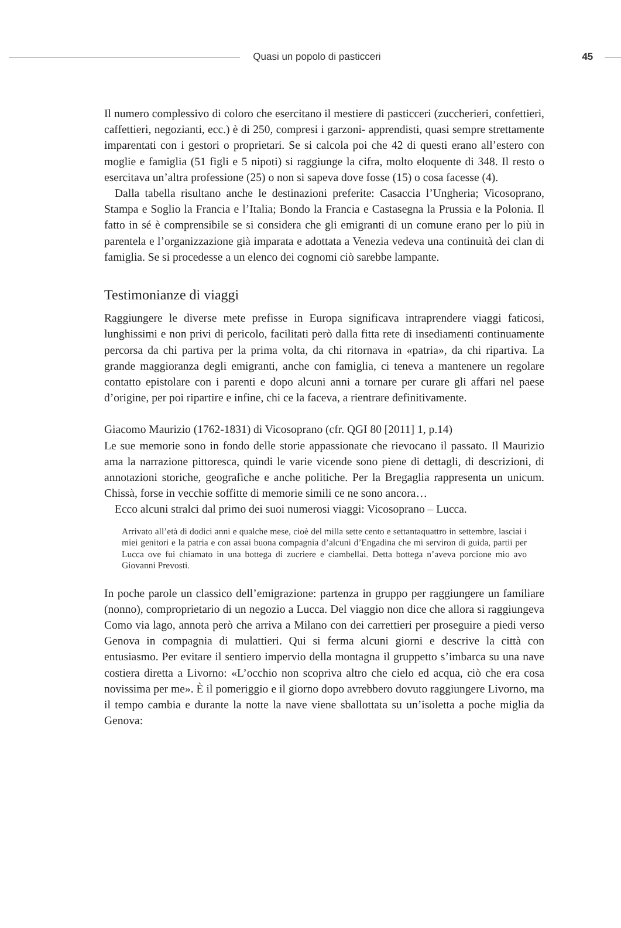Quasi un popolo di pasticceri 45
Il numero complessivo di coloro che esercitano il mestiere di pasticceri (zuccherieri, confettieri, caffettieri, negozianti, ecc.) è di 250, compresi i garzoni- apprendisti, quasi sempre strettamente imparentati con i gestori o proprietari. Se si calcola poi che 42 di questi erano all’estero con moglie e famiglia (51 figli e 5 nipoti) si raggiunge la cifra, molto eloquente di 348. Il resto o esercitava un’altra professione (25) o non si sapeva dove fosse (15) o cosa facesse (4).
Dalla tabella risultano anche le destinazioni preferite: Casaccia l’Ungheria; Vicosoprano, Stampa e Soglio la Francia e l’Italia; Bondo la Francia e Castasegna la Prussia e la Polonia. Il fatto in sé è comprensibile se si considera che gli emigranti di un comune erano per lo più in parentela e l’organizzazione già imparata e adottata a Venezia vedeva una continuità dei clan di famiglia. Se si procedesse a un elenco dei cognomi ciò sarebbe lampante.
Testimonianze di viaggi
Raggiungere le diverse mete prefisse in Europa significava intraprendere viaggi faticosi, lunghissimi e non privi di pericolo, facilitati però dalla fitta rete di insediamenti continuamente percorsa da chi partiva per la prima volta, da chi ritornava in «patria», da chi ripartiva. La grande maggioranza degli emigranti, anche con famiglia, ci teneva a mantenere un regolare contatto epistolare con i parenti e dopo alcuni anni a tornare per curare gli affari nel paese d’origine, per poi ripartire e infine, chi ce la faceva, a rientrare definitivamente.
Giacomo Maurizio (1762-1831) di Vicosoprano (cfr. QGI 80 [2011] 1, p.14)
Le sue memorie sono in fondo delle storie appassionate che rievocano il passato. Il Maurizio ama la narrazione pittoresca, quindi le varie vicende sono piene di dettagli, di descrizioni, di annotazioni storiche, geografiche e anche politiche. Per la Bregaglia rappresenta un unicum. Chissà, forse in vecchie soffitte di memorie simili ce ne sono ancora…
Ecco alcuni stralci dal primo dei suoi numerosi viaggi: Vicosoprano – Lucca.
Arrivato all’età di dodici anni e qualche mese, cioè del milla sette cento e settantaquattro in settembre, lasciai i miei genitori e la patria e con assai buona compagnia d’alcuni d’Engadina che mi serviron di guida, partii per Lucca ove fui chiamato in una bottega di zucriere e ciambellai. Detta bottega n’aveva porcione mio avo Giovanni Prevosti.
In poche parole un classico dell’emigrazione: partenza in gruppo per raggiungere un familiare (nonno), comproprietario di un negozio a Lucca. Del viaggio non dice che allora si raggiungeva Como via lago, annota però che arriva a Milano con dei carrettieri per proseguire a piedi verso Genova in compagnia di mulattieri. Qui si ferma alcuni giorni e descrive la città con entusiasmo. Per evitare il sentiero impervio della montagna il gruppetto s’imbarca su una nave costiera diretta a Livorno: «L’occhio non scopriva altro che cielo ed acqua, ciò che era cosa novissima per me». È il pomeriggio e il giorno dopo avrebbero dovuto raggiungere Livorno, ma il tempo cambia e durante la notte la nave viene sballottata su un’isoletta a poche miglia da Genova: